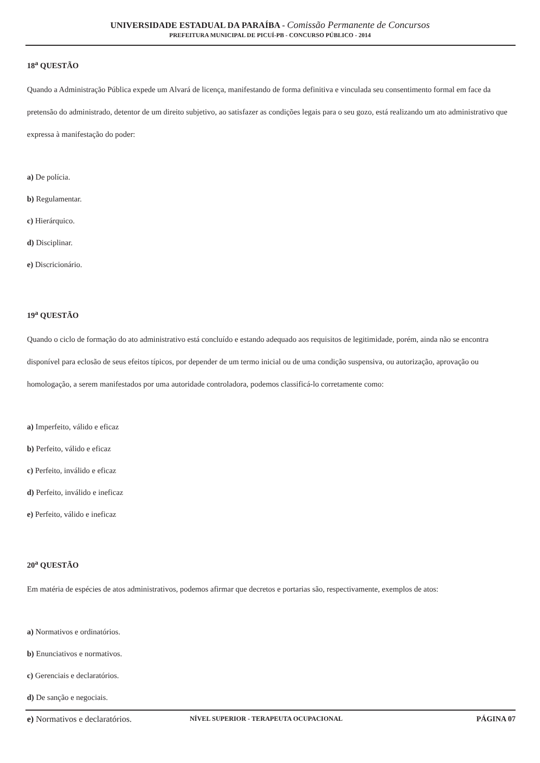UNIVERSIDADE ESTADUAL DA PARAÍBA - Comissão Permanente de Concursos
PREFEITURA MUNICIPAL DE PICUÍ-PB - CONCURSO PÚBLICO - 2014
18<sup>a</sup> QUESTÃO
Quando a Administração Pública expede um Alvará de licença, manifestando de forma definitiva e vinculada seu consentimento formal em face da pretensão do administrado, detentor de um direito subjetivo, ao satisfazer as condições legais para o seu gozo, está realizando um ato administrativo que expressa à manifestação do poder:
a) De polícia.
b) Regulamentar.
c) Hierárquico.
d) Disciplinar.
e) Discricionário.
19<sup>a</sup> QUESTÃO
Quando o ciclo de formação do ato administrativo está concluído e estando adequado aos requisitos de legitimidade, porém, ainda não se encontra disponível para eclosão de seus efeitos típicos, por depender de um termo inicial ou de uma condição suspensiva, ou autorização, aprovação ou homologação, a serem manifestados por uma autoridade controladora, podemos classificá-lo corretamente como:
a) Imperfeito, válido e eficaz
b) Perfeito, válido e eficaz
c) Perfeito, inválido e eficaz
d) Perfeito, inválido e ineficaz
e) Perfeito, válido e ineficaz
20<sup>a</sup> QUESTÃO
Em matéria de espécies de atos administrativos, podemos afirmar que decretos e portarias são, respectivamente, exemplos de atos:
a) Normativos e ordinatórios.
b) Enunciativos e normativos.
c) Gerenciais e declaratórios.
d) De sanção e negociais.
e) Normativos e declaratórios.
NÍVEL SUPERIOR - TERAPEUTA OCUPACIONAL PÁGINA 07